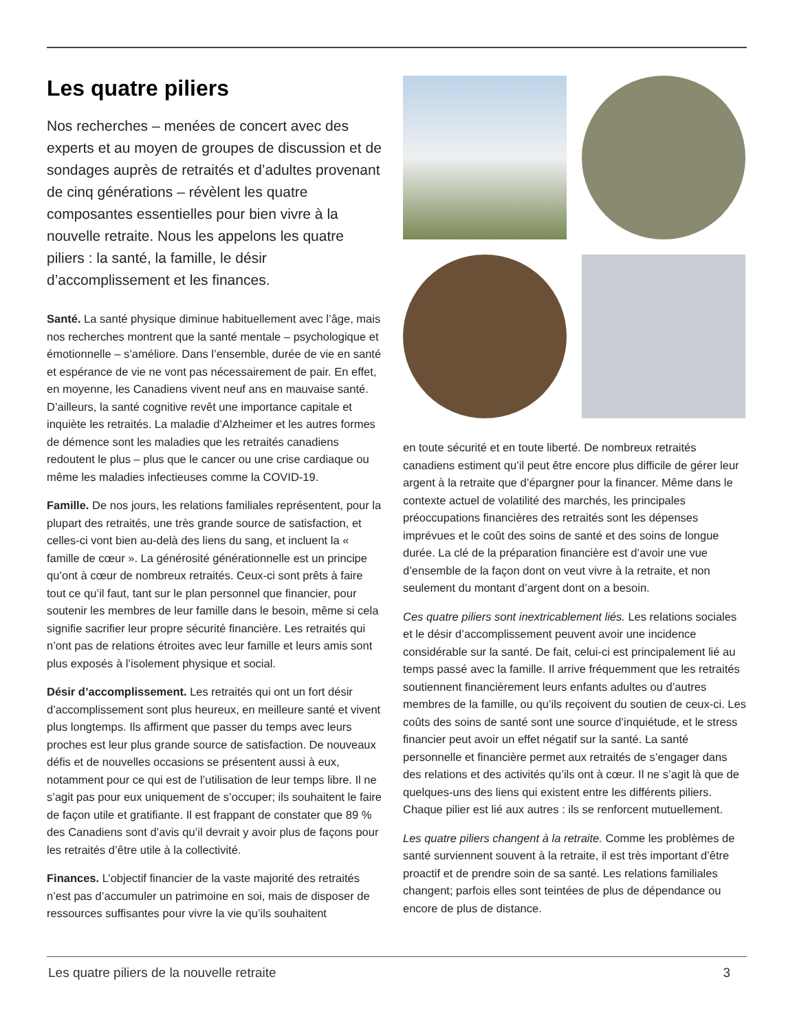Les quatre piliers
Nos recherches – menées de concert avec des experts et au moyen de groupes de discussion et de sondages auprès de retraités et d’adultes provenant de cinq générations – révèlent les quatre composantes essentielles pour bien vivre à la nouvelle retraite. Nous les appelons les quatre piliers : la santé, la famille, le désir d’accomplissement et les finances.
Santé. La santé physique diminue habituellement avec l’âge, mais nos recherches montrent que la santé mentale – psychologique et émotionnelle – s’améliore. Dans l’ensemble, durée de vie en santé et espérance de vie ne vont pas nécessairement de pair. En effet, en moyenne, les Canadiens vivent neuf ans en mauvaise santé. D’ailleurs, la santé cognitive revêt une importance capitale et inquiète les retraités. La maladie d’Alzheimer et les autres formes de démence sont les maladies que les retraités canadiens redoutent le plus – plus que le cancer ou une crise cardiaque ou même les maladies infectieuses comme la COVID-19.
Famille. De nos jours, les relations familiales représentent, pour la plupart des retraités, une très grande source de satisfaction, et celles-ci vont bien au-delà des liens du sang, et incluent la « famille de cœur ». La générosité générationnelle est un principe qu’ont à cœur de nombreux retraités. Ceux-ci sont prêts à faire tout ce qu’il faut, tant sur le plan personnel que financier, pour soutenir les membres de leur famille dans le besoin, même si cela signifie sacrifier leur propre sécurité financière. Les retraités qui n’ont pas de relations étroites avec leur famille et leurs amis sont plus exposés à l’isolement physique et social.
Désir d’accomplissement. Les retraités qui ont un fort désir d’accomplissement sont plus heureux, en meilleure santé et vivent plus longtemps. Ils affirment que passer du temps avec leurs proches est leur plus grande source de satisfaction. De nouveaux défis et de nouvelles occasions se présentent aussi à eux, notamment pour ce qui est de l’utilisation de leur temps libre. Il ne s’agit pas pour eux uniquement de s’occuper; ils souhaitent le faire de façon utile et gratifiante. Il est frappant de constater que 89 % des Canadiens sont d’avis qu’il devrait y avoir plus de façons pour les retraités d’être utile à la collectivité.
Finances. L’objectif financier de la vaste majorité des retraités n’est pas d’accumuler un patrimoine en soi, mais de disposer de ressources suffisantes pour vivre la vie qu’ils souhaitent
en toute sécurité et en toute liberté. De nombreux retraités canadiens estiment qu’il peut être encore plus difficile de gérer leur argent à la retraite que d’épargner pour la financer. Même dans le contexte actuel de volatilité des marchés, les principales préoccupations financières des retraités sont les dépenses imprévues et le coût des soins de santé et des soins de longue durée. La clé de la préparation financière est d’avoir une vue d’ensemble de la façon dont on veut vivre à la retraite, et non seulement du montant d’argent dont on a besoin.
Ces quatre piliers sont inextricablement liés. Les relations sociales et le désir d’accomplissement peuvent avoir une incidence considérable sur la santé. De fait, celui-ci est principalement lié au temps passé avec la famille. Il arrive fréquemment que les retraités soutiennent financièrement leurs enfants adultes ou d’autres membres de la famille, ou qu’ils reçoivent du soutien de ceux-ci. Les coûts des soins de santé sont une source d’inquiétude, et le stress financier peut avoir un effet négatif sur la santé. La santé personnelle et financière permet aux retraités de s’engager dans des relations et des activités qu’ils ont à cœur. Il ne s’agit là que de quelques-uns des liens qui existent entre les différents piliers. Chaque pilier est lié aux autres : ils se renforcent mutuellement.
Les quatre piliers changent à la retraite. Comme les problèmes de santé surviennent souvent à la retraite, il est très important d’être proactif et de prendre soin de sa santé. Les relations familiales changent; parfois elles sont teintées de plus de dépendance ou encore de plus de distance.
Les quatre piliers de la nouvelle retraite 3